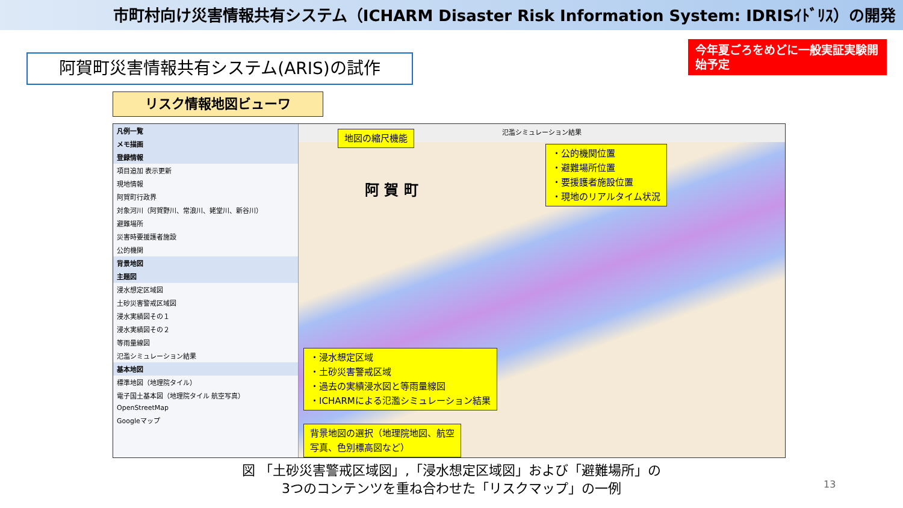市町村向け災害情報共有システム（ICHARM Disaster Risk Information System: IDRISｲﾄﾞﾘｽ）の開発
今年夏ごろをめどに一般実証実験開始予定
阿賀町災害情報共有システム(ARIS)の試作
リスク情報地図ビューワ
凡例一覧
メモ描画
登録情報
項目追加 表示更新
現地情報
阿賀町行政界
対象河川（阿賀野川、常浪川、姥堂川、新谷川）
避難場所
災害時要援護者施設
公的機関
背景地図
主題図
浸水想定区域図
土砂災害警戒区域図
浸水実績図その１
浸水実績図その２
等雨量線図
氾濫シミュレーション結果
基本地図
標準地図（地理院タイル）
電子国土基本図（地理院タイル 航空写真）
OpenStreetMap
Googleマップ
氾濫シミュレーション結果
地図の縮尺機能
・公的機関位置
・避難場所位置
・要援護者施設位置
・現地のリアルタイム状況
阿 賀 町
・浸水想定区域
・土砂災害警戒区域
・過去の実績浸水図と等雨量線図
・ICHARMによる氾濫シミュレーション結果
背景地図の選択（地理院地図、航空
写真、色別標高図など）
図 「土砂災害警戒区域図」,「浸水想定区域図」および「避難場所」の
3つのコンテンツを重ね合わせた「リスクマップ」の一例
13